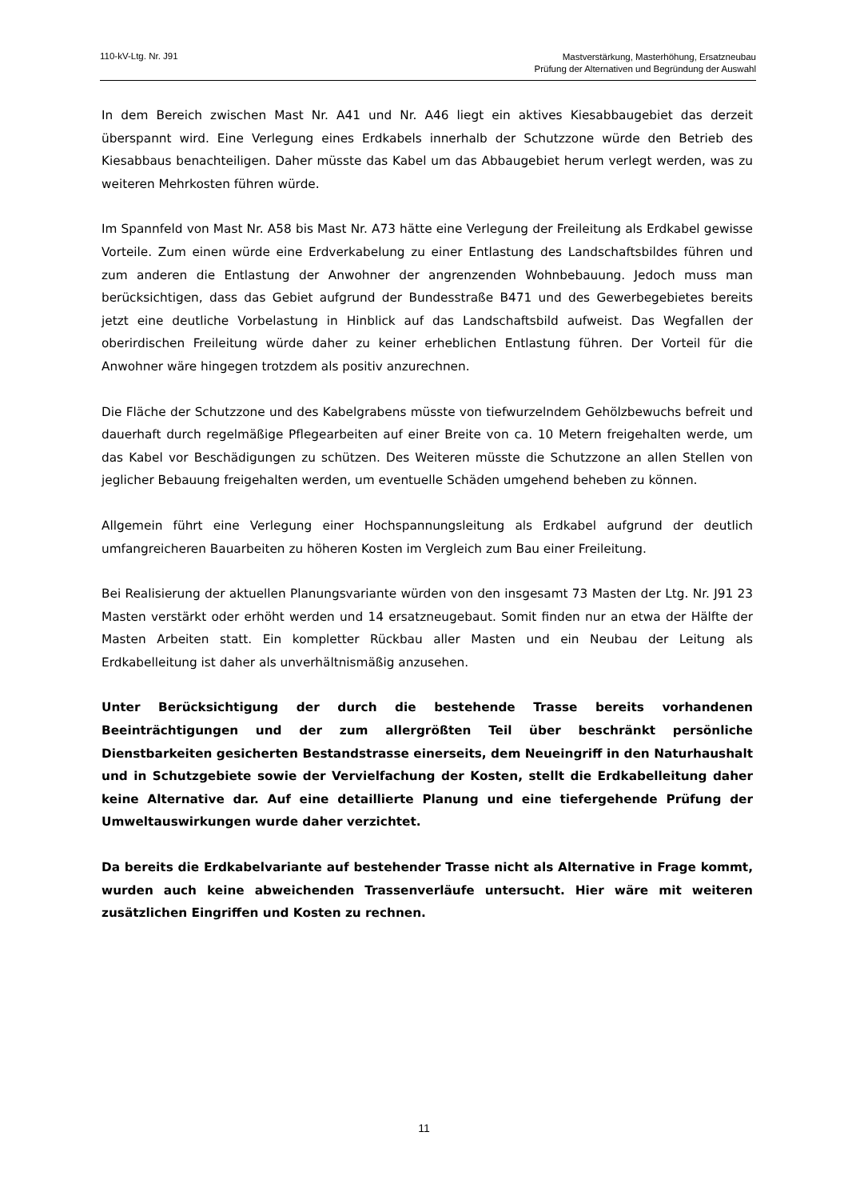110-kV-Ltg. Nr. J91
Mastverstärkung, Masterhöhung, Ersatzneubau
Prüfung der Alternativen und Begründung der Auswahl
In dem Bereich zwischen Mast Nr. A41 und Nr. A46 liegt ein aktives Kiesabbaugebiet das derzeit überspannt wird. Eine Verlegung eines Erdkabels innerhalb der Schutzzone würde den Betrieb des Kiesabbaus benachteiligen. Daher müsste das Kabel um das Abbaugebiet herum verlegt werden, was zu weiteren Mehrkosten führen würde.
Im Spannfeld von Mast Nr. A58 bis Mast Nr. A73 hätte eine Verlegung der Freileitung als Erdkabel gewisse Vorteile. Zum einen würde eine Erdverkabelung zu einer Entlastung des Landschaftsbildes führen und zum anderen die Entlastung der Anwohner der angrenzenden Wohnbebauung. Jedoch muss man berücksichtigen, dass das Gebiet aufgrund der Bundesstraße B471 und des Gewerbegebietes bereits jetzt eine deutliche Vorbelastung in Hinblick auf das Landschaftsbild aufweist. Das Wegfallen der oberirdischen Freileitung würde daher zu keiner erheblichen Entlastung führen. Der Vorteil für die Anwohner wäre hingegen trotzdem als positiv anzurechnen.
Die Fläche der Schutzzone und des Kabelgrabens müsste von tiefwurzelndem Gehölzbewuchs befreit und dauerhaft durch regelmäßige Pflegearbeiten auf einer Breite von ca. 10 Metern freigehalten werde, um das Kabel vor Beschädigungen zu schützen. Des Weiteren müsste die Schutzzone an allen Stellen von jeglicher Bebauung freigehalten werden, um eventuelle Schäden umgehend beheben zu können.
Allgemein führt eine Verlegung einer Hochspannungsleitung als Erdkabel aufgrund der deutlich umfangreicheren Bauarbeiten zu höheren Kosten im Vergleich zum Bau einer Freileitung.
Bei Realisierung der aktuellen Planungsvariante würden von den insgesamt 73 Masten der Ltg. Nr. J91 23 Masten verstärkt oder erhöht werden und 14 ersatzneugebaut. Somit finden nur an etwa der Hälfte der Masten Arbeiten statt. Ein kompletter Rückbau aller Masten und ein Neubau der Leitung als Erdkabelleitung ist daher als unverhältnismäßig anzusehen.
Unter Berücksichtigung der durch die bestehende Trasse bereits vorhandenen Beeinträchtigungen und der zum allergrößten Teil über beschränkt persönliche Dienstbarkeiten gesicherten Bestandstrasse einerseits, dem Neueingriff in den Naturhaushalt und in Schutzgebiete sowie der Vervielfachung der Kosten, stellt die Erdkabelleitung daher keine Alternative dar. Auf eine detaillierte Planung und eine tiefergehende Prüfung der Umweltauswirkungen wurde daher verzichtet.
Da bereits die Erdkabelvariante auf bestehender Trasse nicht als Alternative in Frage kommt, wurden auch keine abweichenden Trassenverläufe untersucht. Hier wäre mit weiteren zusätzlichen Eingriffen und Kosten zu rechnen.
11